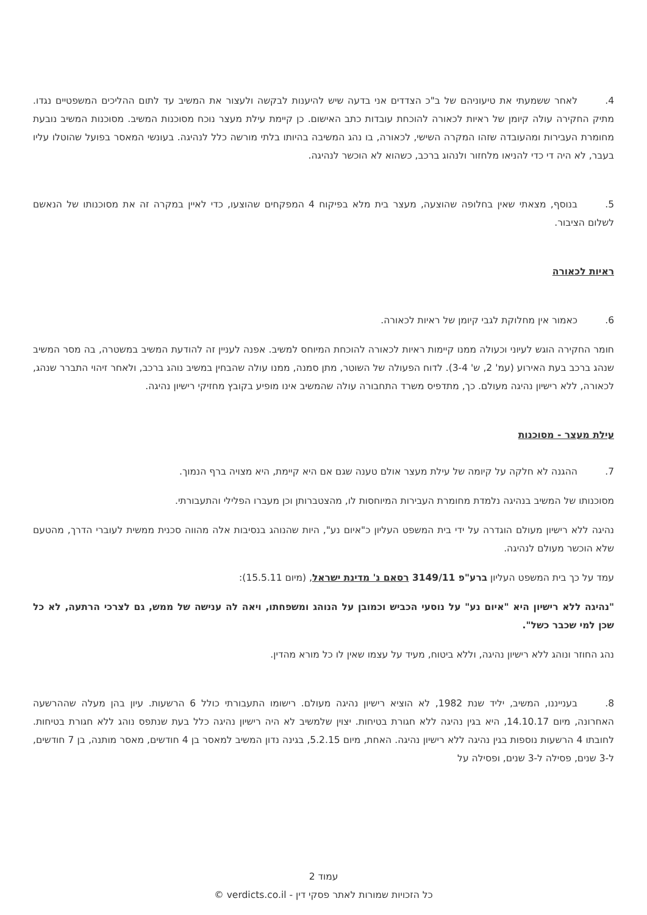4. לאחר ששמעתי את טיעוניהם של ב"כ הצדדים אני בדעה שיש להיענות לבקשה ולעצור את המשיב עד לתום ההליכים המשפטיים נגדו. מתיק החקירה עולה קיומן של ראיות לכאורה להוכחת עובדות כתב האישום. כן קיימת עילת מעצר נוכח מסוכנות המשיב. מסוכנות המשיב נובעת מחומרת העבירות ומהעובדה שזהו המקרה השישי, לכאורה, בו נהג המשיבה בהיותו בלתי מורשה כלל לנהיגה. בעונשי המאסר בפועל שהוטלו עליו בעבר, לא היה די כדי להניאו מלחזור ולנהוג ברכב, כשהוא לא הוכשר לנהיגה.
5. בנוסף, מצאתי שאין בחלופה שהוצעה, מעצר בית מלא בפיקוח 4 המפקחים שהוצעו, כדי לאיין במקרה זה את מסוכנותו של הנאשם לשלום הציבור.
ראיות לכאורה
6. כאמור אין מחלוקת לגבי קיומן של ראיות לכאורה.
חומר החקירה הוגש לעיוני וכעולה ממנו קיימות ראיות לכאורה להוכחת המיוחס למשיב. אפנה לעניין זה להודעת המשיב במשטרה, בה מסר המשיב שנהג ברכב בעת האירוע (עמ' 2, ש' 3-4). לדוח הפעולה של השוטר, מתן סמנה, ממנו עולה שהבחין במשיב נוהג ברכב, ולאחר זיהוי התברר שנהג, לכאורה, ללא רישיון נהיגה מעולם. כך, מתדפיס משרד התחבורה עולה שהמשיב אינו מופיע בקובץ מחזיקי רישיון נהיגה.
עילת מעצר - מסוכנות
7. ההגנה לא חלקה על קיומה של עילת מעצר אולם טענה שגם אם היא קיימת, היא מצויה ברף הנמוך.
מסוכנותו של המשיב בנהיגה נלמדת מחומרת העבירות המיוחסות לו, מהצטברותן וכן מעברו הפלילי והתעבורתי.
נהיגה ללא רישיון מעולם הוגדרה על ידי בית המשפט העליון כ"איום נע", היות שהנוהג בנסיבות אלה מהווה סכנית ממשית לעוברי הדרך, מהטעם שלא הוכשר מעולם לנהיגה.
עמד על כך בית המשפט העליון ברע"פ 3149/11 רסאם נ' מדינת ישראל, (מיום 15.5.11):
"נהיגה ללא רישיון היא "איום נע" על נוסעי הכביש וכמובן על הנוהג ומשפחתו, ויאה לה ענישה של ממש, גם לצרכי הרתעה, לא כל שכן למי שכבר כשל".
נהג החוזר ונוהג ללא רישיון נהיגה, וללא ביטוח, מעיד על עצמו שאין לו כל מורא מהדין.
8. בענייננו, המשיב, יליד שנת 1982, לא הוציא רישיון נהיגה מעולם. רישומו התעבורתי כולל 6 הרשעות. עיון בהן מעלה שההרשעה האחרונה, מיום 14.10.17, היא בגין נהיגה ללא חגורת בטיחות. יצוין שלמשיב לא היה רישיון נהיגה כלל בעת שנתפס נוהג ללא חגורת בטיחות. לחובתו 4 הרשעות נוספות בגין נהיגה ללא רישיון נהיגה. האחת, מיום 5.2.15, בגינה נדון המשיב למאסר בן 4 חודשים, מאסר מותנה, בן 7 חודשים, ל-3 שנים, פסילה ל-3 שנים, ופסילה על
עמוד 2
כל הזכויות שמורות לאתר פסקי דין - verdicts.co.il ©